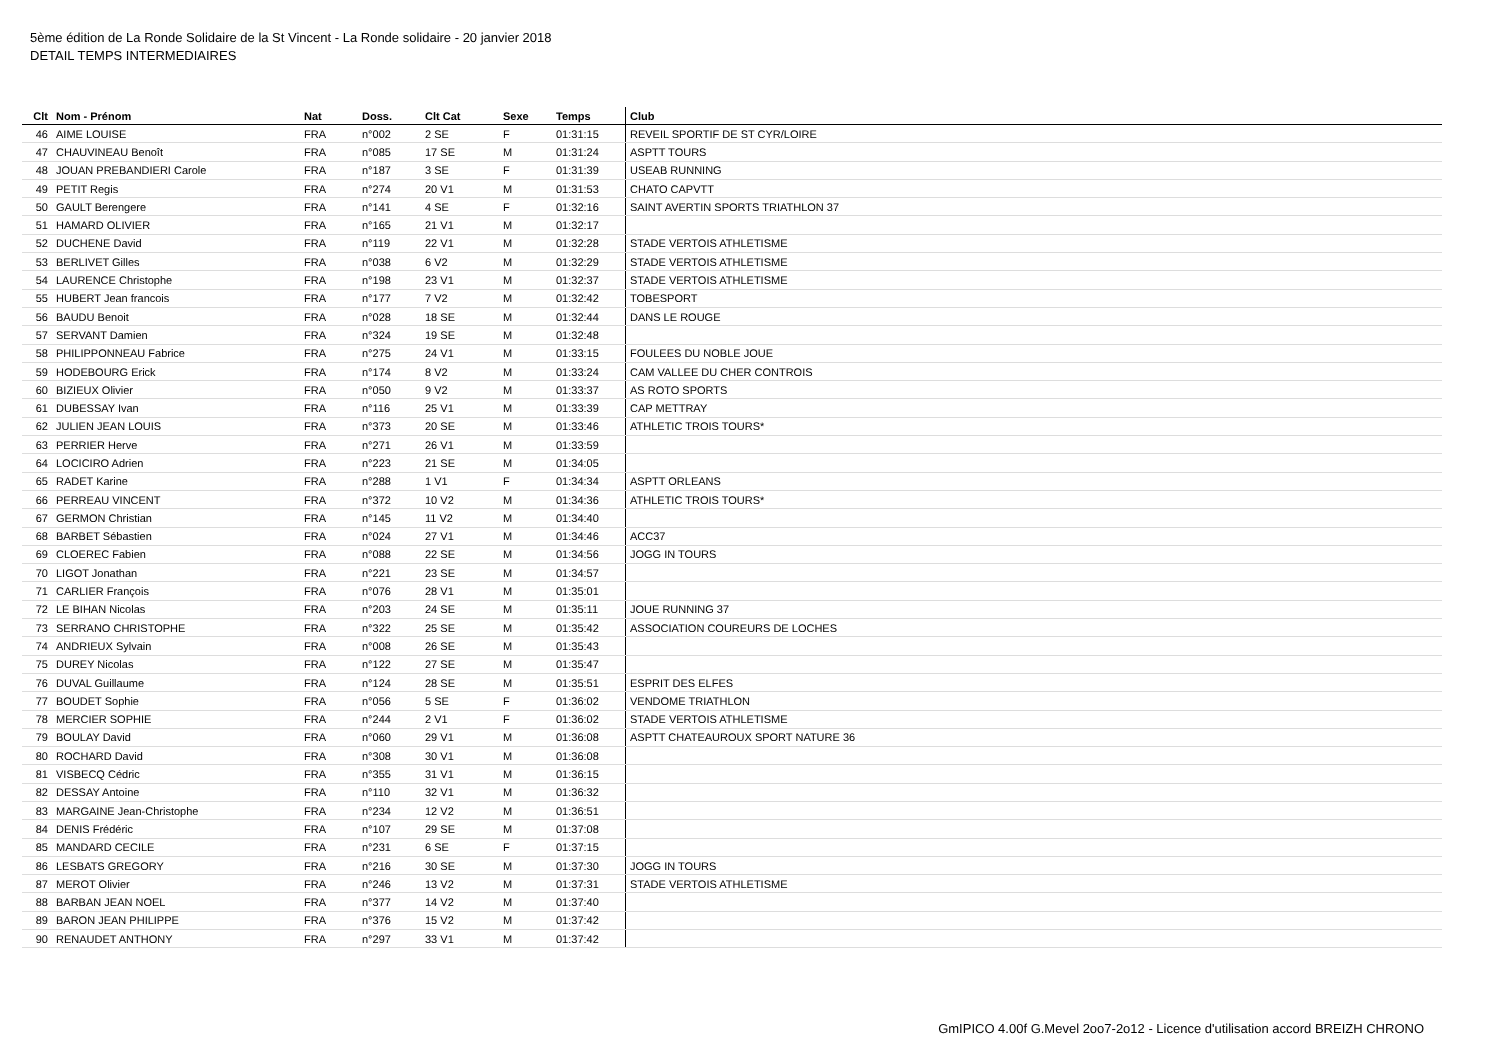5ème édition de La Ronde Solidaire de la St Vincent - La Ronde solidaire - 20 janvier 2018
DETAIL TEMPS INTERMEDIAIRES
| Clt | Nom - Prénom | Nat | Doss. | Clt Cat | Sexe | Temps | Club |
| --- | --- | --- | --- | --- | --- | --- | --- |
| 46 | AIME LOUISE | FRA | n°002 | 2 SE | F | 01:31:15 | REVEIL SPORTIF DE ST CYR/LOIRE |
| 47 | CHAUVINEAU Benoît | FRA | n°085 | 17 SE | M | 01:31:24 | ASPTT TOURS |
| 48 | JOUAN PREBANDIERI Carole | FRA | n°187 | 3 SE | F | 01:31:39 | USEAB RUNNING |
| 49 | PETIT Regis | FRA | n°274 | 20 V1 | M | 01:31:53 | CHATO CAPVTT |
| 50 | GAULT Berengere | FRA | n°141 | 4 SE | F | 01:32:16 | SAINT AVERTIN SPORTS TRIATHLON 37 |
| 51 | HAMARD OLIVIER | FRA | n°165 | 21 V1 | M | 01:32:17 | |
| 52 | DUCHENE David | FRA | n°119 | 22 V1 | M | 01:32:28 | STADE VERTOIS ATHLETISME |
| 53 | BERLIVET Gilles | FRA | n°038 | 6 V2 | M | 01:32:29 | STADE VERTOIS ATHLETISME |
| 54 | LAURENCE Christophe | FRA | n°198 | 23 V1 | M | 01:32:37 | STADE VERTOIS ATHLETISME |
| 55 | HUBERT Jean francois | FRA | n°177 | 7 V2 | M | 01:32:42 | TOBESPORT |
| 56 | BAUDU Benoit | FRA | n°028 | 18 SE | M | 01:32:44 | DANS LE ROUGE |
| 57 | SERVANT Damien | FRA | n°324 | 19 SE | M | 01:32:48 | |
| 58 | PHILIPPONNEAU Fabrice | FRA | n°275 | 24 V1 | M | 01:33:15 | FOULEES DU NOBLE JOUE |
| 59 | HODEBOURG Erick | FRA | n°174 | 8 V2 | M | 01:33:24 | CAM VALLEE DU CHER CONTROIS |
| 60 | BIZIEUX Olivier | FRA | n°050 | 9 V2 | M | 01:33:37 | AS ROTO SPORTS |
| 61 | DUBESSAY Ivan | FRA | n°116 | 25 V1 | M | 01:33:39 | CAP METTRAY |
| 62 | JULIEN JEAN LOUIS | FRA | n°373 | 20 SE | M | 01:33:46 | ATHLETIC TROIS TOURS* |
| 63 | PERRIER Herve | FRA | n°271 | 26 V1 | M | 01:33:59 | |
| 64 | LOCICIRO Adrien | FRA | n°223 | 21 SE | M | 01:34:05 | |
| 65 | RADET Karine | FRA | n°288 | 1 V1 | F | 01:34:34 | ASPTT ORLEANS |
| 66 | PERREAU VINCENT | FRA | n°372 | 10 V2 | M | 01:34:36 | ATHLETIC TROIS TOURS* |
| 67 | GERMON Christian | FRA | n°145 | 11 V2 | M | 01:34:40 | |
| 68 | BARBET Sébastien | FRA | n°024 | 27 V1 | M | 01:34:46 | ACC37 |
| 69 | CLOEREC Fabien | FRA | n°088 | 22 SE | M | 01:34:56 | JOGG IN TOURS |
| 70 | LIGOT Jonathan | FRA | n°221 | 23 SE | M | 01:34:57 | |
| 71 | CARLIER François | FRA | n°076 | 28 V1 | M | 01:35:01 | |
| 72 | LE BIHAN Nicolas | FRA | n°203 | 24 SE | M | 01:35:11 | JOUE RUNNING 37 |
| 73 | SERRANO CHRISTOPHE | FRA | n°322 | 25 SE | M | 01:35:42 | ASSOCIATION COUREURS DE LOCHES |
| 74 | ANDRIEUX Sylvain | FRA | n°008 | 26 SE | M | 01:35:43 | |
| 75 | DUREY Nicolas | FRA | n°122 | 27 SE | M | 01:35:47 | |
| 76 | DUVAL Guillaume | FRA | n°124 | 28 SE | M | 01:35:51 | ESPRIT DES ELFES |
| 77 | BOUDET Sophie | FRA | n°056 | 5 SE | F | 01:36:02 | VENDOME TRIATHLON |
| 78 | MERCIER SOPHIE | FRA | n°244 | 2 V1 | F | 01:36:02 | STADE VERTOIS ATHLETISME |
| 79 | BOULAY David | FRA | n°060 | 29 V1 | M | 01:36:08 | ASPTT CHATEAUROUX SPORT NATURE 36 |
| 80 | ROCHARD David | FRA | n°308 | 30 V1 | M | 01:36:08 | |
| 81 | VISBECQ Cédric | FRA | n°355 | 31 V1 | M | 01:36:15 | |
| 82 | DESSAY Antoine | FRA | n°110 | 32 V1 | M | 01:36:32 | |
| 83 | MARGAINE Jean-Christophe | FRA | n°234 | 12 V2 | M | 01:36:51 | |
| 84 | DENIS Frédéric | FRA | n°107 | 29 SE | M | 01:37:08 | |
| 85 | MANDARD CECILE | FRA | n°231 | 6 SE | F | 01:37:15 | |
| 86 | LESBATS GREGORY | FRA | n°216 | 30 SE | M | 01:37:30 | JOGG IN TOURS |
| 87 | MEROT Olivier | FRA | n°246 | 13 V2 | M | 01:37:31 | STADE VERTOIS ATHLETISME |
| 88 | BARBAN JEAN NOEL | FRA | n°377 | 14 V2 | M | 01:37:40 | |
| 89 | BARON JEAN PHILIPPE | FRA | n°376 | 15 V2 | M | 01:37:42 | |
| 90 | RENAUDET ANTHONY | FRA | n°297 | 33 V1 | M | 01:37:42 | |
GmIPICO 4.00f G.Mevel 2oo7-2o12 - Licence d'utilisation accord BREIZH CHRONO